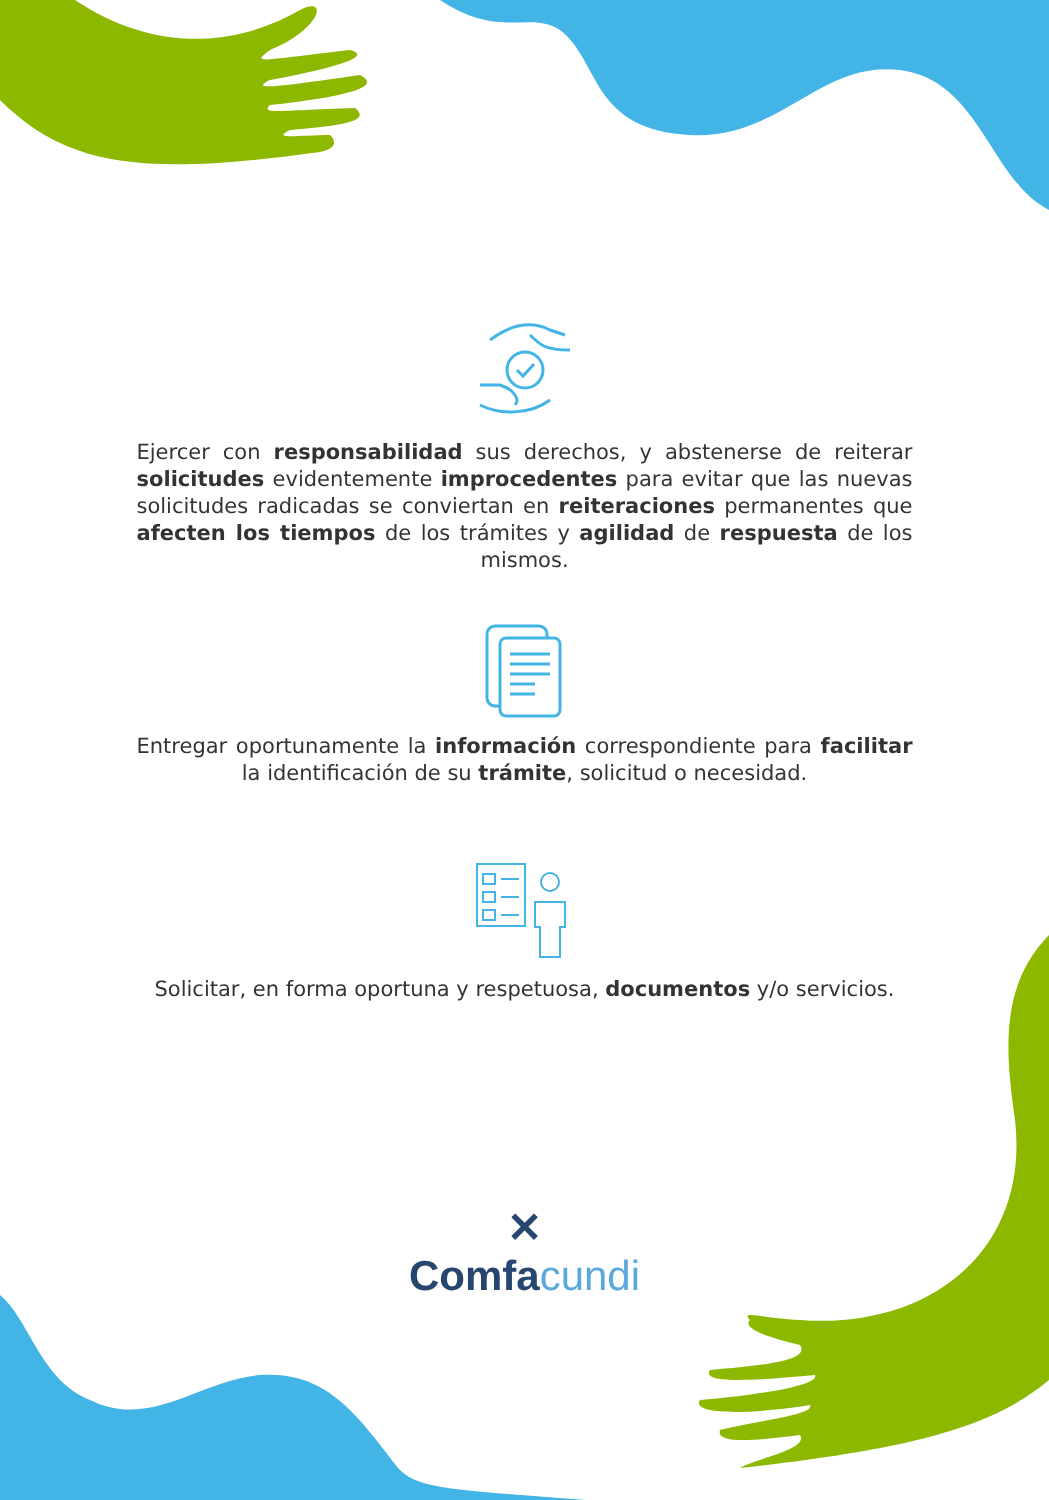Ejercer con responsabilidad sus derechos, y abstenerse de reiterar solicitudes evidentemente improcedentes para evitar que las nuevas solicitudes radicadas se conviertan en reiteraciones permanentes que afecten los tiempos de los trámites y agilidad de respuesta de los mismos.
Entregar oportunamente la información correspondiente para facilitar la identificación de su trámite, solicitud o necesidad.
Solicitar, en forma oportuna y respetuosa, documentos y/o servicios.
✕
Comfacundi